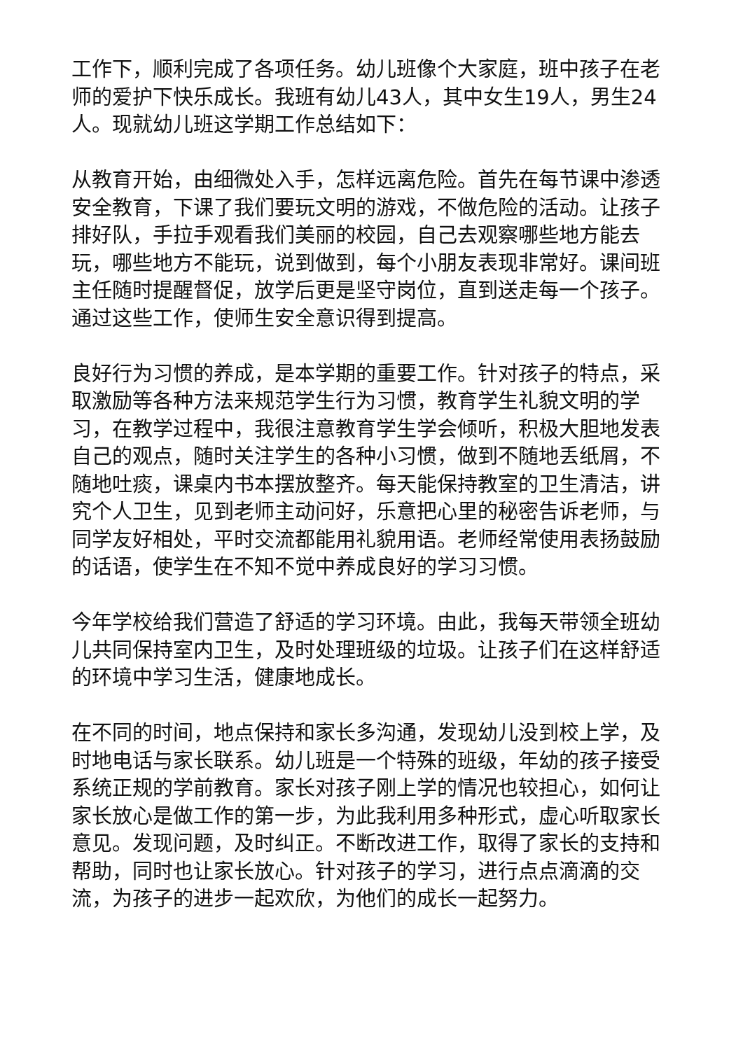工作下，顺利完成了各项任务。幼儿班像个大家庭，班中孩子在老师的爱护下快乐成长。我班有幼儿43人，其中女生19人，男生24人。现就幼儿班这学期工作总结如下：
从教育开始，由细微处入手，怎样远离危险。首先在每节课中渗透安全教育，下课了我们要玩文明的游戏，不做危险的活动。让孩子排好队，手拉手观看我们美丽的校园，自己去观察哪些地方能去玩，哪些地方不能玩，说到做到，每个小朋友表现非常好。课间班主任随时提醒督促，放学后更是坚守岗位，直到送走每一个孩子。通过这些工作，使师生安全意识得到提高。
良好行为习惯的养成，是本学期的重要工作。针对孩子的特点，采取激励等各种方法来规范学生行为习惯，教育学生礼貌文明的学习，在教学过程中，我很注意教育学生学会倾听，积极大胆地发表自己的观点，随时关注学生的各种小习惯，做到不随地丢纸屑，不随地吐痰，课桌内书本摆放整齐。每天能保持教室的卫生清洁，讲究个人卫生，见到老师主动问好，乐意把心里的秘密告诉老师，与同学友好相处，平时交流都能用礼貌用语。老师经常使用表扬鼓励的话语，使学生在不知不觉中养成良好的学习习惯。
今年学校给我们营造了舒适的学习环境。由此，我每天带领全班幼儿共同保持室内卫生，及时处理班级的垃圾。让孩子们在这样舒适的环境中学习生活，健康地成长。
在不同的时间，地点保持和家长多沟通，发现幼儿没到校上学，及时地电话与家长联系。幼儿班是一个特殊的班级，年幼的孩子接受系统正规的学前教育。家长对孩子刚上学的情况也较担心，如何让家长放心是做工作的第一步，为此我利用多种形式，虚心听取家长意见。发现问题，及时纠正。不断改进工作，取得了家长的支持和帮助，同时也让家长放心。针对孩子的学习，进行点点滴滴的交流，为孩子的进步一起欢欣，为他们的成长一起努力。